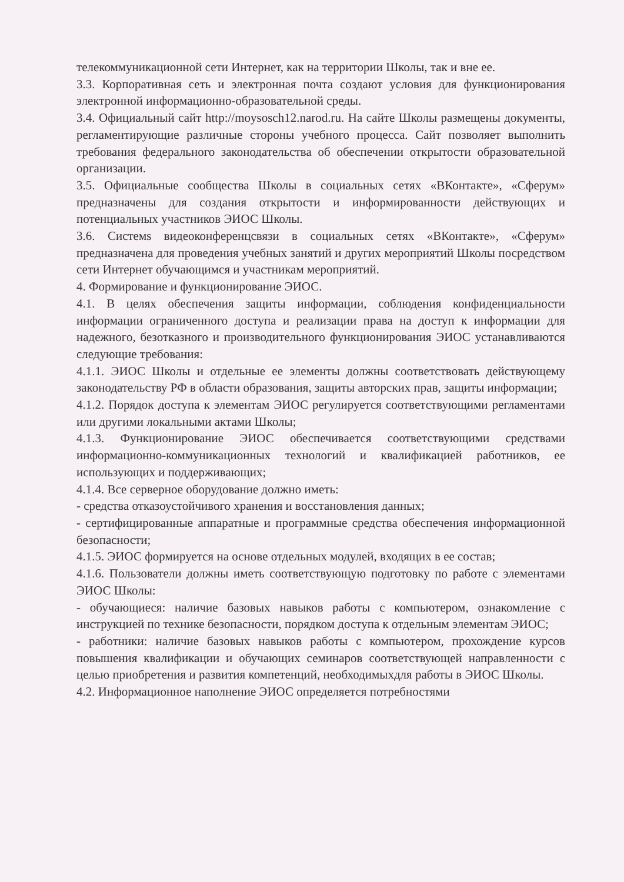телекоммуникационной сети Интернет, как на территории Школы, так и вне ее.
3.3. Корпоративная сеть и электронная почта создают условия для функционирования электронной информационно-образовательной среды.
3.4. Официальный сайт http://moysosch12.narod.ru. На сайте Школы размещены документы, регламентирующие различные стороны учебного процесса. Сайт позволяет выполнить требования федерального законодательства об обеспечении открытости образовательной организации.
3.5. Официальные сообщества Школы в социальных сетях «ВКонтакте», «Сферум» предназначены для создания открытости и информированности действующих и потенциальных участников ЭИОС Школы.
3.6. Системs видеоконференцсвязи в социальных сетях «ВКонтакте», «Сферум» предназначена для проведения учебных занятий и других мероприятий Школы посредством сети Интернет обучающимся и участникам мероприятий.
4. Формирование и функционирование ЭИОС.
4.1. В целях обеспечения защиты информации, соблюдения конфиденциальности информации ограниченного доступа и реализации права на доступ к информации для надежного, безотказного и производительного функционирования ЭИОС устанавливаются следующие требования:
4.1.1. ЭИОС Школы и отдельные ее элементы должны соответствовать действующему законодательству РФ в области образования, защиты авторских прав, защиты информации;
4.1.2. Порядок доступа к элементам ЭИОС регулируется соответствующими регламентами или другими локальными актами Школы;
4.1.3. Функционирование ЭИОС обеспечивается соответствующими средствами информационно-коммуникационных технологий и квалификацией работников, ее использующих и поддерживающих;
4.1.4. Все серверное оборудование должно иметь:
- средства отказоустойчивого хранения и восстановления данных;
- сертифицированные аппаратные и программные средства обеспечения информационной безопасности;
4.1.5. ЭИОС формируется на основе отдельных модулей, входящих в ее состав;
4.1.6. Пользователи должны иметь соответствующую подготовку по работе с элементами ЭИОС Школы:
- обучающиеся: наличие базовых навыков работы с компьютером, ознакомление с инструкцией по технике безопасности, порядком доступа к отдельным элементам ЭИОС;
- работники: наличие базовых навыков работы с компьютером, прохождение курсов повышения квалификации и обучающих семинаров соответствующей направленности с целью приобретения и развития компетенций, необходимыхдля работы в ЭИОС Школы.
4.2. Информационное наполнение ЭИОС определяется потребностями